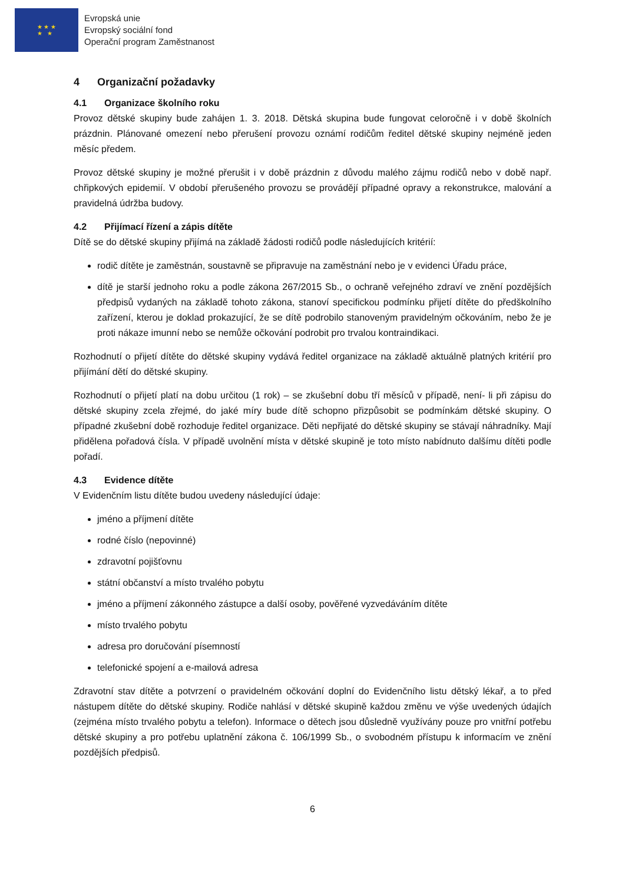★ ★ ★
★ ★
Evropská unie
Evropský sociální fond
Operační program Zaměstnanost
4 Organizační požadavky
4.1 Organizace školního roku
Provoz dětské skupiny bude zahájen 1. 3. 2018. Dětská skupina bude fungovat celoročně i v době školních prázdnin. Plánované omezení nebo přerušení provozu oznámí rodičům ředitel dětské skupiny nejméně jeden měsíc předem.
Provoz dětské skupiny je možné přerušit i v době prázdnin z důvodu malého zájmu rodičů nebo v době např. chřipkových epidemií. V období přerušeného provozu se provádějí případné opravy a rekonstrukce, malování a pravidelná údržba budovy.
4.2 Přijímací řízení a zápis dítěte
Dítě se do dětské skupiny přijímá na základě žádosti rodičů podle následujících kritérií:
rodič dítěte je zaměstnán, soustavně se připravuje na zaměstnání nebo je v evidenci Úřadu práce,
dítě je starší jednoho roku a podle zákona 267/2015 Sb., o ochraně veřejného zdraví ve znění pozdějších předpisů vydaných na základě tohoto zákona, stanoví specifickou podmínku přijetí dítěte do předškolního zařízení, kterou je doklad prokazující, že se dítě podrobilo stanoveným pravidelným očkováním, nebo že je proti nákaze imunní nebo se nemůže očkování podrobit pro trvalou kontraindikaci.
Rozhodnutí o přijetí dítěte do dětské skupiny vydává ředitel organizace na základě aktuálně platných kritérií pro přijímání dětí do dětské skupiny.
Rozhodnutí o přijetí platí na dobu určitou (1 rok) – se zkušební dobu tří měsíců v případě, není- li při zápisu do dětské skupiny zcela zřejmé, do jaké míry bude dítě schopno přizpůsobit se podmínkám dětské skupiny. O případné zkušební době rozhoduje ředitel organizace. Děti nepřijaté do dětské skupiny se stávají náhradníky. Mají přidělena pořadová čísla. V případě uvolnění místa v dětské skupině je toto místo nabídnuto dalšímu dítěti podle pořadí.
4.3 Evidence dítěte
V Evidenčním listu dítěte budou uvedeny následující údaje:
jméno a příjmení dítěte
rodné číslo (nepovinné)
zdravotní pojišťovnu
státní občanství a místo trvalého pobytu
jméno a příjmení zákonného zástupce a další osoby, pověřené vyzvedáváním dítěte
místo trvalého pobytu
adresa pro doručování písemností
telefonické spojení a e-mailová adresa
Zdravotní stav dítěte a potvrzení o pravidelném očkování doplní do Evidenčního listu dětský lékař, a to před nástupem dítěte do dětské skupiny. Rodiče nahlásí v dětské skupině každou změnu ve výše uvedených údajích (zejména místo trvalého pobytu a telefon). Informace o dětech jsou důsledně využívány pouze pro vnitřní potřebu dětské skupiny a pro potřebu uplatnění zákona č. 106/1999 Sb., o svobodném přístupu k informacím ve znění pozdějších předpisů.
6